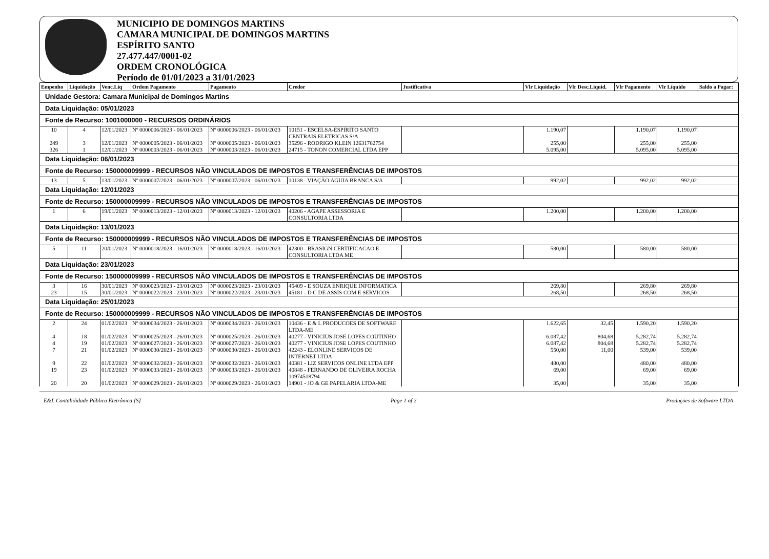MUNICIPIO DE DOMINGOS MARTINS
CAMARA MUNICIPAL DE DOMINGOS MARTINS
ESPÍRITO SANTO
27.477.447/0001-02
ORDEM CRONOLÓGICA
Período de 01/01/2023 a 31/01/2023
| Empenho | Liquidação | Venc.Liq | Ordem Pagamento | Pagamento | Credor | Justificativa | Vlr Liquidação | Vlr Desc.Liquid. | Vlr Pagamento | Vlr Líquido | Saldo a Pagar: |
| --- | --- | --- | --- | --- | --- | --- | --- | --- | --- | --- | --- |
| Unidade Gestora: Camara Municipal de Domingos Martins | | | | | | | | | | | |
| Data Liquidação: 05/01/2023 | | | | | | | | | | | |
| Fonte de Recurso: 1001000000 - RECURSOS ORDINÁRIOS | | | | | | | | | | | |
| 10 | 4 | 12/01/2023 | Nº 0000006/2023 - 06/01/2023 | Nº 0000006/2023 - 06/01/2023 | 10151 - ESCELSA-ESPIRITO SANTO CENTRAIS ELETRICAS S/A | | 1.190,07 | | 1.190,07 | 1.190,07 | |
| 249 | 3 | 12/01/2023 | Nº 0000005/2023 - 06/01/2023 | Nº 0000005/2023 - 06/01/2023 | 35296 - RODRIGO KLEIN 12631762754 | | 255,00 | | 255,00 | 255,00 | |
| 326 | 1 | 12/01/2023 | Nº 0000003/2023 - 06/01/2023 | Nº 0000003/2023 - 06/01/2023 | 24715 - TONON COMERCIAL LTDA EPP | | 5.095,00 | | 5.095,00 | 5.095,00 | |
| Data Liquidação: 06/01/2023 | | | | | | | | | | | |
| Fonte de Recurso: 150000009999 - RECURSOS NÃO VINCULADOS DE IMPOSTOS E TRANSFERÊNCIAS DE IMPOSTOS | | | | | | | | | | | |
| 13 | 5 | 13/01/2023 | Nº 0000007/2023 - 06/01/2023 | Nº 0000007/2023 - 06/01/2023 | 10138 - VIAÇÃO AGUIA BRANCA S/A | | 992,02 | | 992,02 | 992,02 | |
| Data Liquidação: 12/01/2023 | | | | | | | | | | | |
| Fonte de Recurso: 150000009999 - RECURSOS NÃO VINCULADOS DE IMPOSTOS E TRANSFERÊNCIAS DE IMPOSTOS | | | | | | | | | | | |
| 1 | 6 | 19/01/2023 | Nº 0000013/2023 - 12/01/2023 | Nº 0000013/2023 - 12/01/2023 | 40206 - AGAPE ASSESSORIA E CONSULTORIA LTDA | | 1.200,00 | | 1.200,00 | 1.200,00 | |
| Data Liquidação: 13/01/2023 | | | | | | | | | | | |
| Fonte de Recurso: 150000009999 - RECURSOS NÃO VINCULADOS DE IMPOSTOS E TRANSFERÊNCIAS DE IMPOSTOS | | | | | | | | | | | |
| 5 | 11 | 20/01/2023 | Nº 0000018/2023 - 16/01/2023 | Nº 0000018/2023 - 16/01/2023 | 42300 - BRASIGN CERTIFICACAO E CONSULTORIA LTDA ME | | 580,00 | | 580,00 | 580,00 | |
| Data Liquidação: 23/01/2023 | | | | | | | | | | | |
| Fonte de Recurso: 150000009999 - RECURSOS NÃO VINCULADOS DE IMPOSTOS E TRANSFERÊNCIAS DE IMPOSTOS | | | | | | | | | | | |
| 3 | 16 | 30/01/2023 | Nº 0000023/2023 - 23/01/2023 | Nº 0000023/2023 - 23/01/2023 | 45409 - E SOUZA ENRIQUE INFORMATICA | | 269,80 | | 269,80 | 269,80 | |
| 23 | 15 | 30/01/2023 | Nº 0000022/2023 - 23/01/2023 | Nº 0000022/2023 - 23/01/2023 | 45181 - D C DE ASSIS COM E SERVICOS | | 268,50 | | 268,50 | 268,50 | |
| Data Liquidação: 25/01/2023 | | | | | | | | | | | |
| Fonte de Recurso: 150000009999 - RECURSOS NÃO VINCULADOS DE IMPOSTOS E TRANSFERÊNCIAS DE IMPOSTOS | | | | | | | | | | | |
| 2 | 24 | 01/02/2023 | Nº 0000034/2023 - 26/01/2023 | Nº 0000034/2023 - 26/01/2023 | 10436 - E & L PRODUCOES DE SOFTWARE LTDA-ME | | 1.622,65 | 32,45 | 1.590,20 | 1.590,20 | |
| 4 | 18 | 01/02/2023 | Nº 0000025/2023 - 26/01/2023 | Nº 0000025/2023 - 26/01/2023 | 40277 - VINICIUS JOSE LOPES COUTINHO | | 6.087,42 | 804,68 | 5.282,74 | 5.282,74 | |
| 4 | 19 | 01/02/2023 | Nº 0000027/2023 - 26/01/2023 | Nº 0000027/2023 - 26/01/2023 | 40277 - VINICIUS JOSE LOPES COUTINHO | | 6.087,42 | 804,68 | 5.282,74 | 5.282,74 | |
| 7 | 21 | 01/02/2023 | Nº 0000030/2023 - 26/01/2023 | Nº 0000030/2023 - 26/01/2023 | 42243 - ELONLINE SERVIÇOS DE INTERNET LTDA | | 550,00 | 11,00 | 539,00 | 539,00 | |
| 9 | 22 | 01/02/2023 | Nº 0000032/2023 - 26/01/2023 | Nº 0000032/2023 - 26/01/2023 | 40381 - LIZ SERVICOS ONLINE LTDA EPP | | 480,00 | | 480,00 | 480,00 | |
| 19 | 23 | 01/02/2023 | Nº 0000033/2023 - 26/01/2023 | Nº 0000033/2023 - 26/01/2023 | 40848 - FERNANDO DE OLIVEIRA ROCHA 10974518794 | | 69,00 | | 69,00 | 69,00 | |
| 20 | 20 | 01/02/2023 | Nº 0000029/2023 - 26/01/2023 | Nº 0000029/2023 - 26/01/2023 | 14901 - JO & GE PAPELARIA LTDA-ME | | 35,00 | | 35,00 | 35,00 | |
E&L Contabilidade Pública Eletrônica [S] Page 1 of 2 Produções de Software LTDA